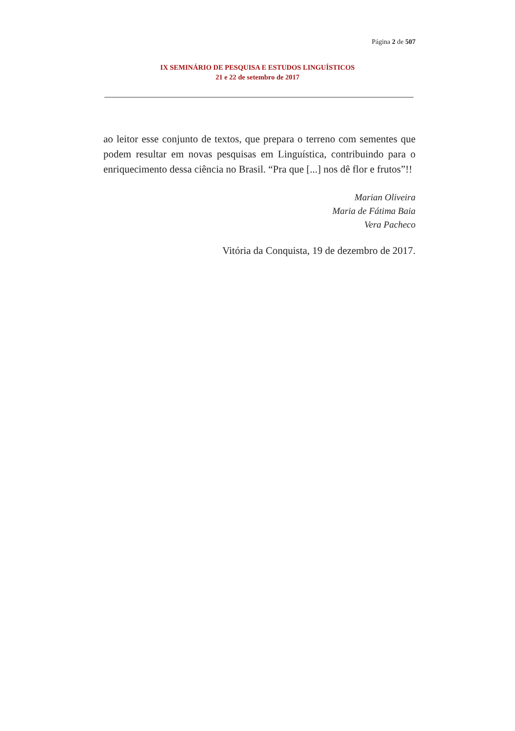Página 2 de 507
IX SEMINÁRIO DE PESQUISA E ESTUDOS LINGUÍSTICOS
21 e 22 de setembro de 2017
ao leitor esse conjunto de textos, que prepara o terreno com sementes que podem resultar em novas pesquisas em Linguística, contribuindo para o enriquecimento dessa ciência no Brasil. “Pra que [...] nos dê flor e frutos”!!
Marian Oliveira
Maria de Fátima Baia
Vera Pacheco
Vitória da Conquista, 19 de dezembro de 2017.